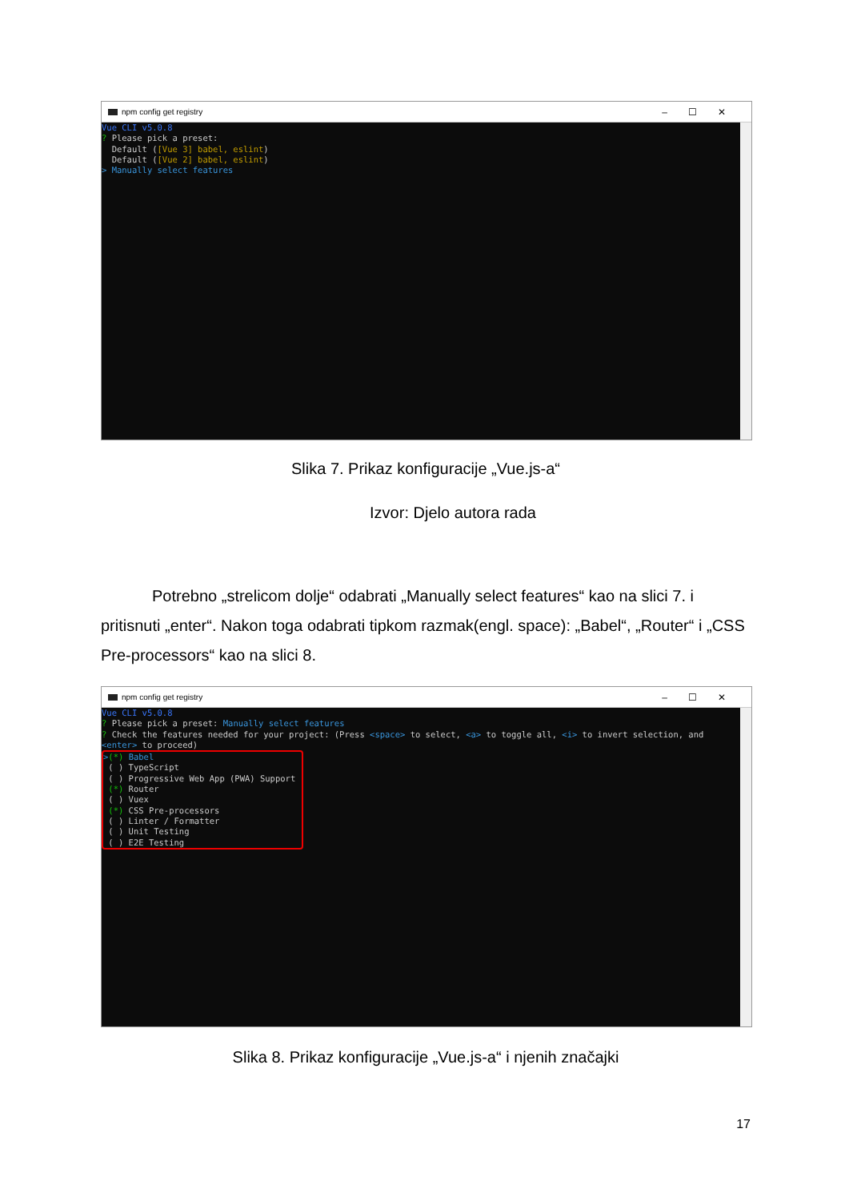npm config get registry –☐✕
Vue CLI v5.0.8 ? Please pick a preset: Default ([Vue 3] babel, eslint) Default ([Vue 2] babel, eslint) > Manually select features
Slika 7. Prikaz konfiguracije „Vue.js-a“
Izvor: Djelo autora rada
Potrebno „strelicom dolje“ odabrati „Manually select features“ kao na slici 7. i pritisnuti „enter“. Nakon toga odabrati tipkom razmak(engl. space): „Babel“, „Router“ i „CSS Pre-processors“ kao na slici 8.
npm config get registry –☐✕
Vue CLI v5.0.8 ? Please pick a preset: Manually select features ? Check the features needed for your project: (Press <space> to select, <a> to toggle all, <i> to invert selection, and <enter> to proceed) >(*) Babel ( ) TypeScript ( ) Progressive Web App (PWA) Support (*) Router ( ) Vuex (*) CSS Pre-processors ( ) Linter / Formatter ( ) Unit Testing ( ) E2E Testing
Slika 8. Prikaz konfiguracije „Vue.js-a“ i njenih značajki
17